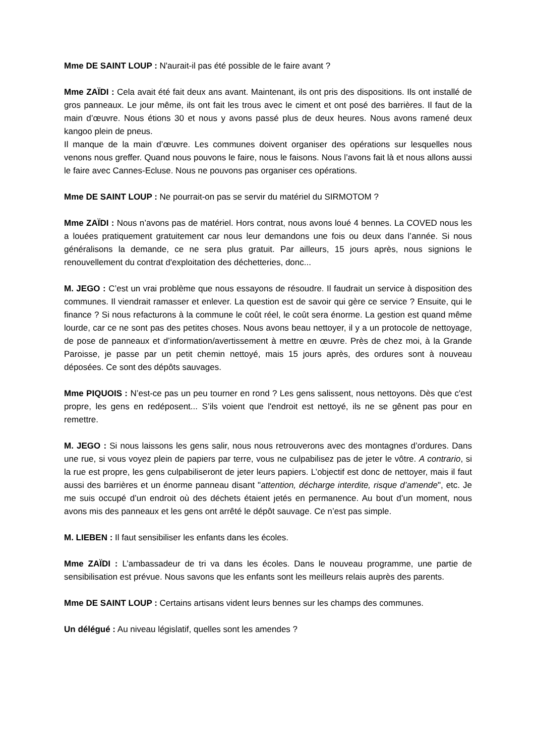Mme DE SAINT LOUP : N'aurait-il pas été possible de le faire avant ?
Mme ZAÏDI : Cela avait été fait deux ans avant. Maintenant, ils ont pris des dispositions. Ils ont installé de gros panneaux. Le jour même, ils ont fait les trous avec le ciment et ont posé des barrières. Il faut de la main d’œuvre. Nous étions 30 et nous y avons passé plus de deux heures. Nous avons ramené deux kangoo plein de pneus.
Il manque de la main d’œuvre. Les communes doivent organiser des opérations sur lesquelles nous venons nous greffer. Quand nous pouvons le faire, nous le faisons. Nous l’avons fait là et nous allons aussi le faire avec Cannes-Ecluse. Nous ne pouvons pas organiser ces opérations.
Mme DE SAINT LOUP : Ne pourrait-on pas se servir du matériel du SIRMOTOM ?
Mme ZAÏDI : Nous n’avons pas de matériel. Hors contrat, nous avons loué 4 bennes. La COVED nous les a louées pratiquement gratuitement car nous leur demandons une fois ou deux dans l’année. Si nous généralisons la demande, ce ne sera plus gratuit. Par ailleurs, 15 jours après, nous signions le renouvellement du contrat d'exploitation des déchetteries, donc...
M. JEGO : C’est un vrai problème que nous essayons de résoudre. Il faudrait un service à disposition des communes. Il viendrait ramasser et enlever. La question est de savoir qui gère ce service ? Ensuite, qui le finance ? Si nous refacturons à la commune le coût réel, le coût sera énorme. La gestion est quand même lourde, car ce ne sont pas des petites choses. Nous avons beau nettoyer, il y a un protocole de nettoyage, de pose de panneaux et d’information/avertissement à mettre en œuvre. Près de chez moi, à la Grande Paroisse, je passe par un petit chemin nettoyé, mais 15 jours après, des ordures sont à nouveau déposées. Ce sont des dépôts sauvages.
Mme PIQUOIS : N’est-ce pas un peu tourner en rond ? Les gens salissent, nous nettoyons. Dès que c'est propre, les gens en redéposent... S’ils voient que l'endroit est nettoyé, ils ne se gênent pas pour en remettre.
M. JEGO : Si nous laissons les gens salir, nous nous retrouverons avec des montagnes d’ordures. Dans une rue, si vous voyez plein de papiers par terre, vous ne culpabilisez pas de jeter le vôtre. A contrario, si la rue est propre, les gens culpabiliseront de jeter leurs papiers. L’objectif est donc de nettoyer, mais il faut aussi des barrières et un énorme panneau disant "attention, décharge interdite, risque d’amende", etc. Je me suis occupé d’un endroit où des déchets étaient jetés en permanence. Au bout d’un moment, nous avons mis des panneaux et les gens ont arrêté le dépôt sauvage. Ce n’est pas simple.
M. LIEBEN : Il faut sensibiliser les enfants dans les écoles.
Mme ZAÏDI : L’ambassadeur de tri va dans les écoles. Dans le nouveau programme, une partie de sensibilisation est prévue. Nous savons que les enfants sont les meilleurs relais auprès des parents.
Mme DE SAINT LOUP : Certains artisans vident leurs bennes sur les champs des communes.
Un délégué : Au niveau législatif, quelles sont les amendes ?